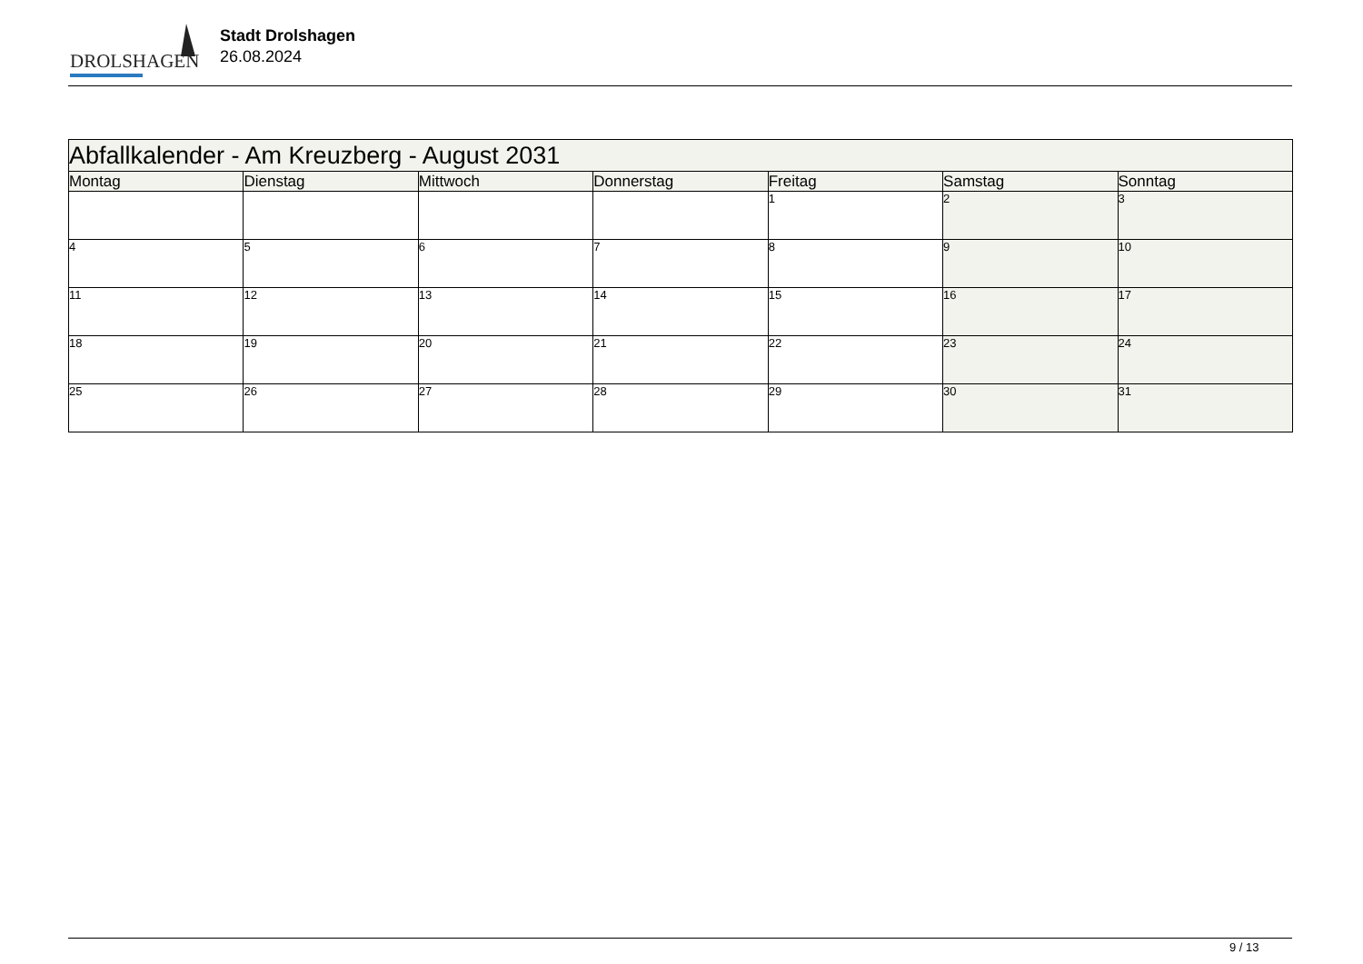DROLSHAGEN
Stadt Drolshagen
26.08.2024
| Abfallkalender - Am Kreuzberg - August 2031 | | | | | | |
| Montag | Dienstag | Mittwoch | Donnerstag | Freitag | Samstag | Sonntag |
| | | | | 1 | 2 | 3 |
| 4 | 5 | 6 | 7 | 8 | 9 | 10 |
| 11 | 12 | 13 | 14 | 15 | 16 | 17 |
| 18 | 19 | 20 | 21 | 22 | 23 | 24 |
| 25 | 26 | 27 | 28 | 29 | 30 | 31 |
9 / 13